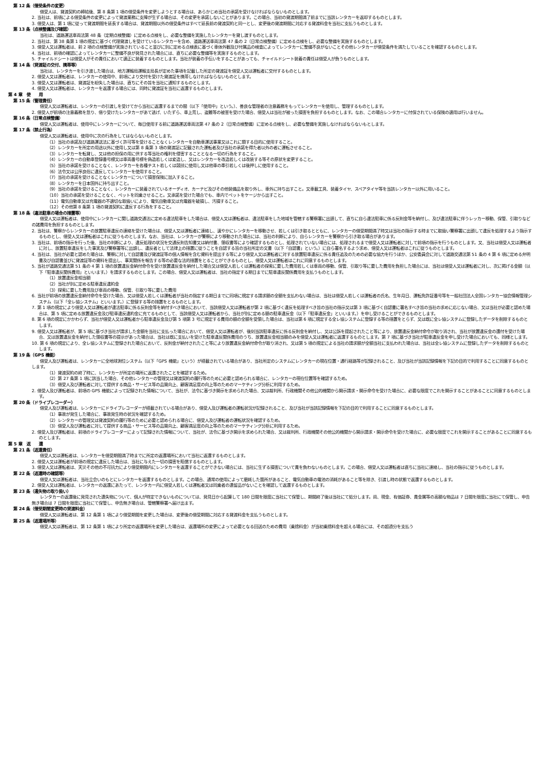第 12 条（借受条件の変更）
借受人は、貸渡契約の締結後、第 8 条第 1 項の借受条件を変更しようとする場合は、あらかじめ当社の承諾を受けなければならないものとします。
2. 当社は、前項による借受条件の変更によって貸渡業務に支障が生ずる場合は、その変更を承諾しないことがあります。この場合、当初の貸渡期間満了前までに当該レンタカーを返却するものとします。
3. 借受人は、第 1 項に従って貸渡期間を延長する場合は、貸渡期間以外の借受条件はすべて延長前の貸渡契約と同一とし、変更後の貸渡期間に対応する貸渡料金を当社に支払うものとします。
第 13 条（点検整備及び確認）
当社は、道路運送車両法第 48 条（定期点検整備）に定める点検をし、必要な整備を実施したレンタカーを貸し渡すものとします。
2. 当社は、第 38 条第 1 項の規定に基づく代理貸渡しを受けているレンタカーを含め、道路運送車両法第 47 条の 2（日常点検整備）に定める点検をし、必要な整備を実施するものとします。
3. 借受人又は運転者は、前 2 項の点検整備が実施されていること並びに別に定める点検表に基づく車体外観及び付属品の検査によってレンタカーに整備不良がないことその他レンタカーが借受条件を満たしていることを確認するものとします。
4. 当社は、前項の確認によってレンタカーに整備不良が発見された場合には、直ちに必要な整備等を実施するものとします。
5. チャイルドシートは借受人がその責任において適正に装着するものとします。当社が装着の手伝いをすることがあっても、チャイルドシート装着の責任は借受人が負うものとします。
第 14 条（貸渡証の交付、携帯等）
当社は、レンタカーを引き渡した場合は、地方運輸局運輸支局長が定めた事項を記載した所定の貸渡証を借受人又は運転者に交付するものとします。
2. 借受人又は運転者は、レンタカーの使用中、前項により交付を受けた貸渡証を携帯しなければならないものとします。
3. 借受人又は運転者は、貸渡証を紛失した場合は、直ちにその旨を当社に通知するものとします。
4. 借受人又は運転者は、レンタカーを返還する場合には、同時に貸渡証を当社に返還するものとします。
第 4 章　使　　用
第 15 条（管理責任）
借受人又は運転者は、レンタカーの引渡しを受けてから当社に返還するまでの間（以下「使用中」という。）、善良な管理者の注意義務をもってレンタカーを使用し、管理するものとします。
2. 借受人が前項の注意義務を怠り、借り受けたレンタカーがあて逃げ、いたずら、車上荒し、盗難等の被害を受けた場合、借受人は当社が被った損害を負担するものとします。なお、この場合レンタカーに付保されている保険の適用は行いません。
第 16 条（日常点検整備）
借受人又は運転者は、使用中にレンタカーについて、毎日使用する前に道路運送車両法第 47 条の 2（日常点検整備）に定める点検をし、必要な整備を実施しなければならないもとします。
第 17 条（禁止行為）
借受人又は運転者は、使用中に次の行為をしてはならないものとします。
（1）当社の承諾及び道路運送法に基づく許可等を受けることなくレンタカーを自動車運送事業又はこれに類する目的に使用すること。
（2）レンタカーを所定の用途以外に使用し又は第 8 条第 3 項の貸渡証に記載された運転者及び当社の承諾を得た者以外の者に運転させること。
（3）レンタカーを転貸し、又は他の担保の用に供する等当社の権利を侵害することとなる一切の行為をすること。
（4）レンタカーの自動車登録番号標又は車両番号標を偽造若しくは変造し、又はレンタカーを改造若しくは改装する等その原状を変更すること。
（5）当社の承諾を受けることなく、レンタカーを各種テスト若しくは競技に使用し又は他車の牽引若しくは後押しに使用すること。
（6）法令又は公序良俗に違反してレンタカーを使用すること。
（7）当社の承諾を受けることなくレンタカーについて損害保険に加入すること。
（8）レンタカーを日本国外に持ち出すこと。
（9）当社の承諾を受けることなく、レンタカーに装着されているオーディオ、カーナビ及びその他装備品を取り外し、車外に持ち出すこと。又車載工具、装着タイヤ、スペアタイヤ等を当該レンタカー以外に用いること。
（10）当社の承諾を受けることなく、ペットを同乗させること。又承諾を受けた場合でも、車内でペットをケージから出すこと。
（11）電気自動車又は充電器の不適切な取扱いにより、電気自動車又は充電器を破損し、汚損すること。
（12）その他第 8 条第 1 項の貸渡契約に違反する行為をすること。
第 18 条（違法駐車の場合の措置等）
借受人又は運転者は、使用中にレンタカーに関し道路交通法に定める違法駐車をした場合は、借受人又は運転者は、違法駐車をした地域を管轄する警察署に出頭して、直ちに自ら違法駐車に係る反則金等を納付し、及び違法駐車に伴うレッカー移動、保管、引取りなどの諸費用を負担するものとします。
2. 当社は、警察からレンタカーの放置駐車違反の連絡を受けた場合は、借受人又は運転者に連絡し、速やかにレンタカーを移動させ、若しくは引き取るとともに、レンタカーの借受期間満了時又は当社の指示する時までに取扱い警察署に出頭して違反を処理するよう指示するものとし、借受人又は運転者はこれに従うものとします。なお、当社は、レンタカーが警察により移動された場合には、当社の判断により、自らレンタカーを警察から引き取る場合があります。
3. 当社は、前項の指示を行った後、当社の判断により、違反処理の状況を交通反則告知書又は納付書、領収書等により確認するものとし、処理されていない場合には、処理されるまで借受人又は運転者に対して前項の指示を行うものとします。又、当社は借受人又は運転者に対し、放置駐車違反をした事実及び警察署等に出頭し、違反者として法律上の措置に従うことを自認する旨の当社所定の文書（以下「自認書」という。）に自ら署名するよう求め、借受人又は運転者はこれに従うものとします。
4. 当社は、当社が必要と認めた場合は、警察に対して自認書及び貸渡証等の個人情報を含む資料を提出する等により借受人又は運転者に対する放置駐車違反に係る責任追及のための必要な協力を行うほか、公安委員会に対して道路交通法第 51 条の 4 第 6 項に定める弁明書及び自認書並びに貸渡証等の資料を提出し、事実関係を報告する等の必要な法的措置をとることができるものとし、借受人又は運転者はこれに同意するものとします。
5. 当社が道路交通法第 51 条の 4 第 1 項の放置違反金納付命令を受け放置違反金を納付した場合又は借受人若しくは運転者の探索に要した費用若しくは車両の移動、保管、引取り等に要した費用を負担した場合には、当社は借受人又は運転者に対し、次に掲げる金額（以下「駐車違反関係費用」といいます。）を請求するものとします。この場合、借受人又は運転者は、当社の指定する期日までに駐車違反関係費用を支払うものとします。
（1）放置違反金相当額
（2）当社が別に定める駐車違反違約金
（3）探索に要した費用及び車両の移動、保管、引取り等に要した費用
6. 当社が前項の放置違反金納付命令を受けた場合、又は借受人若しくは運転者が当社の指定する期日までに同項に規定する請求額の全額を支払わない場合は、当社は借受人若しくは運転者の氏名、生年月日、運転免許証番号等を一般社団法人全国レンタカー協会情報管理システム（以下「全レ協システム」といいます。）に登録する等の措置をとるものとします。
7. 第 1 項の規定により借受人又は運転者が違法駐車に係る反則金等を納付すべき場合において、当該借受人又は運転者が第 2 項に基づく違反を処理すべき旨の当社の指示又は第 3 項に基づく自認書に署名すべき旨の当社の求めに応じない場合、又は当社が必要と認めた場合は、第 5 項に定める放置違反金及び駐車違反違約金に充てるものとして、当該借受人又は運転者から、当社が別に定める額の駐車違反金（以下「駐車違反金」といいます。）を申し受けることができるものとします。
8. 第 6 項の規定にかかわらず、当社が借受人又は運転者から駐車違反金及び第 5 項第 3 号に規定する費用の額の全額を受領した場合は、当社は第 6 項に規定する全レ協システムに登録する等の措置をとらず、又は既に全レ協システムに登録したデータを削除するものとします。
9. 借受人又は運転者が、第 5 項に基づき当社が請求した金額を当社に支払った場合において、借受人又は運転者が、後刻当該駐車違反に係る反則金を納付し、又は公訴を提起されたこと等により、放置違反金納付命令が取り消され、当社が放置違反金の還付を受けた場合、又は放置違反金を納付した領収書等の提示があった場合は、当社は既に支払いを受けた駐車違反関係費用のうち、放置違反金相当額のみを借受人又は運転者に返還するものとします。第 7 項に基づき当社が駐車違反金を申し受けた場合においても、同様とします。
10. 第 6 項の規定により、全レ協システムに登録された場合において、反則金が納付されたこと等により放置違反金納付命令が取り消され、又は第 5 項の規定による当社の請求額が全額当社に支払われた場合は、当社は全レ協システムに登録したデータを削除するものとします。
第 19 条（GPS 機能）
借受人及び運転者は、レンタカーに全地球測位システム（以下「GPS 機能」という）が搭載されている場合があり、当社所定のシステムにレンタカーの現在位置・通行経路等が記録されること、及び当社が当該記録情報を下記の目的で利用することに同意するものとします。
（1）貸渡契約の終了時に、レンタカーが所定の場所に返還されたことを確認するため。
（2）第 27 条第 1 項に該当した場合、その他レンタカーの管理又は貸渡契約の履行等のために必要と認められる場合に、レンタカーの現在位置等を確認するため。
（3）借受人及び運転者に対して提供する商品・サービス等の品質向上、顧客満足度の向上等のためのマーケティング分析に利用するため。
2. 借受人及び運転者は、前項の GPS 機能によって記録された情報について、当社が、法令に基づき開示を求められた場合、又は裁判所、行政機関その他公的機関から開示請求・開示命令を受けた場合に、必要な限度でこれを開示することがあることに同意するものとします。
第 20 条（ドライブレコーダー）
借受人及び運転者は、レンタカーにドライブレコーダーが搭載されている場合があり、借受人及び運転者の運転状況が記録されること、及び当社が当該記録情報を下記の目的で利用することに同意するものとします。
（1）事故が発生した場合に、事故発生時の状況を確認するため。
（2）レンタカーの管理又は貸渡契約の履行等のために必要と認められる場合に、借受人及び運転者の運転状況を確認するため。
（3）借受人及び運転者に対して提供する商品・サービス等の品質向上、顧客満足度の向上等のためのマーケティング分析に利用するため。
2. 借受人及び運転者は、前項のドライブレコーダーによって記録された情報について、当社が、法令に基づき開示を求められた場合、又は裁判所、行政機関その他公的機関から開示請求・開示命令を受けた場合に、必要な限度でこれを開示することがあることに同意するものとします。
第 5 章　返　　還
第 21 条（返還責任）
借受人又は運転者は、レンタカーを借受期間満了時までに所定の返還場所において当社に返還するものとします。
2. 借受人又は運転者が前項の規定に違反した場合は、当社に与えた一切の損害を賠償するものとします。
3. 借受人又は運転者は、天災その他の不可抗力により借受期間内にレンタカーを返還することができない場合には、当社に生ずる損害について責を負わないものとします。この場合、借受人又は運転者は直ちに当社に連絡し、当社の指示に従うものとします。
第 22 条（返還時の確認等）
借受人又は運転者は、当社立会いのもとにレンタカーを返還するものとします。この場合、通常の使用によって磨耗した箇所があること、電気自動車の電池の消耗があること等を除き、引渡し時の状態で返還するものとします。
2. 借受人又は運転者は、レンタカーの返還にあたって、レンタカー内に借受人若しくは運転者又は同乗者の遺留品がないことを確認して返還するものとします。
第 23 条（遺失物の取り扱い）
レンタカーの返還後に発見された遺失物について、個人が特定できないものについては、発見日から起算して 180 日間を限度に当社にて保管し、期間終了後は当社にて処分します。尚、現金、有価証券、貴金属等の高額な物品は 7 日間を限度に当社にて保管し、申告無き場合は 7 日間を限度に当社にて保管し、申告無き場合は、管轄警察署へ届け出ます。
第 24 条（借受期間変更時の貸渡料金）
借受人又は運転者は、第 12 条第 1 項により借受期間を変更した場合は、変更後の借受期間に対応する貸渡料金を支払うものとします。
第 25 条（返還場所等）
借受人又は運転者は、第 12 条第 1 項により所定の返還場所を変更した場合は、返還場所の変更によって必要となる回送のための費用（乗捨料金）が当初乗捨料金を超える場合には、その超過分を支払う